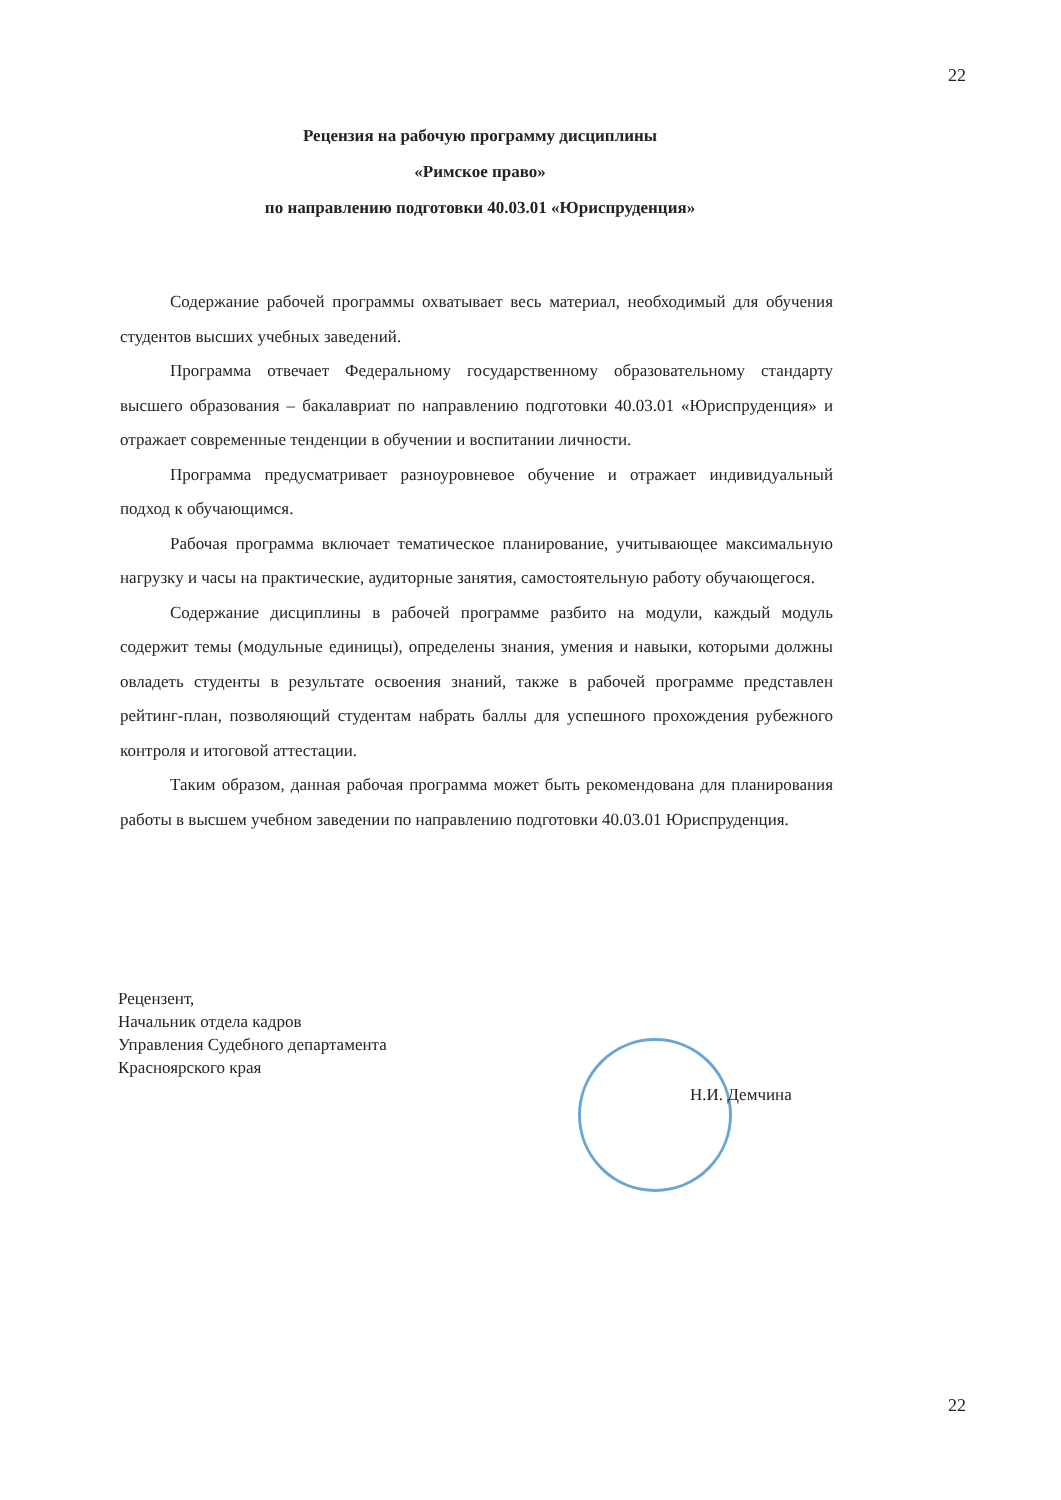22
Рецензия на рабочую программу дисциплины
«Римское право»
по направлению подготовки 40.03.01 «Юриспруденция»
Содержание рабочей программы охватывает весь материал, необходимый для обучения студентов высших учебных заведений.
Программа отвечает Федеральному государственному образовательному стандарту высшего образования – бакалавриат по направлению подготовки 40.03.01 «Юриспруденция» и отражает современные тенденции в обучении и воспитании личности.
Программа предусматривает разноуровневое обучение и отражает индивидуальный подход к обучающимся.
Рабочая программа включает тематическое планирование, учитывающее максимальную нагрузку и часы на практические, аудиторные занятия, самостоятельную работу обучающегося.
Содержание дисциплины в рабочей программе разбито на модули, каждый модуль содержит темы (модульные единицы), определены знания, умения и навыки, которыми должны овладеть студенты в результате освоения знаний, также в рабочей программе представлен рейтинг-план, позволяющий студентам набрать баллы для успешного прохождения рубежного контроля и итоговой аттестации.
Таким образом, данная рабочая программа может быть рекомендована для планирования работы в высшем учебном заведении по направлению подготовки 40.03.01 Юриспруденция.
Рецензент,
Начальник отдела кадров
Управления Судебного департамента
Красноярского края
Н.И. Демчина
22